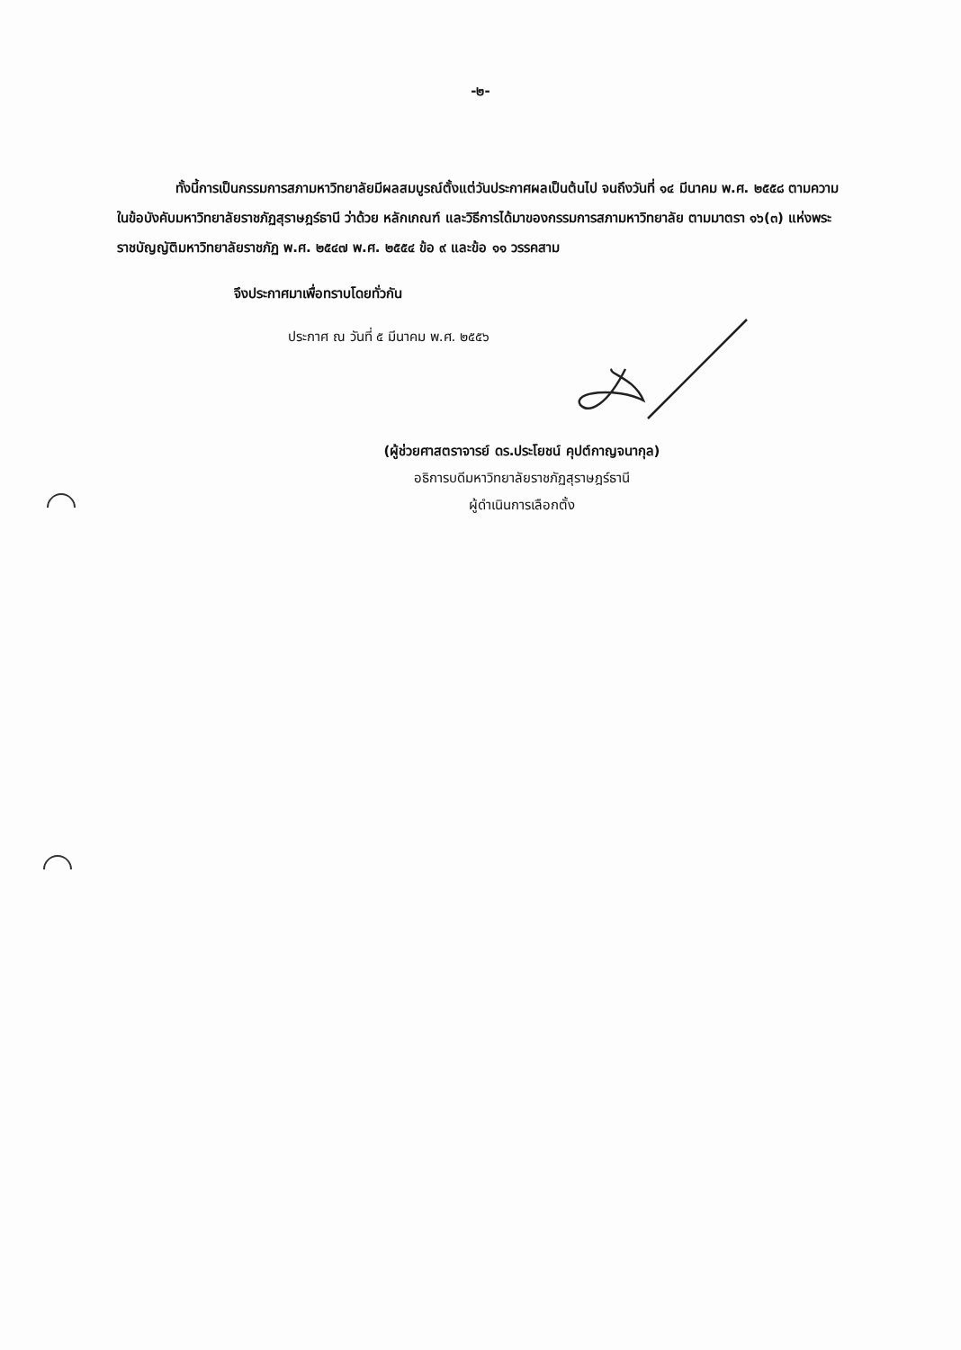-๒-
ทั้งนี้การเป็นกรรมการสภามหาวิทยาลัยมีผลสมบูรณ์ตั้งแต่วันประกาศผลเป็นต้นไป จนถึงวันที่ ๑๔ มีนาคม พ.ศ. ๒๕๕๘ ตามความในข้อบังคับมหาวิทยาลัยราชภัฏสุราษฎร์ธานี ว่าด้วย หลักเกณฑ์ และวิธีการได้มาของกรรมการสภามหาวิทยาลัย ตามมาตรา ๑๖(๓) แห่งพระราชบัญญัติมหาวิทยาลัยราชภัฏ พ.ศ. ๒๕๔๗ พ.ศ. ๒๕๕๔ ข้อ ๙ และข้อ ๑๑ วรรคสาม
จึงประกาศมาเพื่อทราบโดยทั่วกัน
ประกาศ ณ วันที่ ๕ มีนาคม พ.ศ. ๒๕๕๖
(ผู้ช่วยศาสตราจารย์ ดร.ประโยชน์ คุปต์กาญจนากุล)
อธิการบดีมหาวิทยาลัยราชภัฏสุราษฎร์ธานี
ผู้ดำเนินการเลือกตั้ง